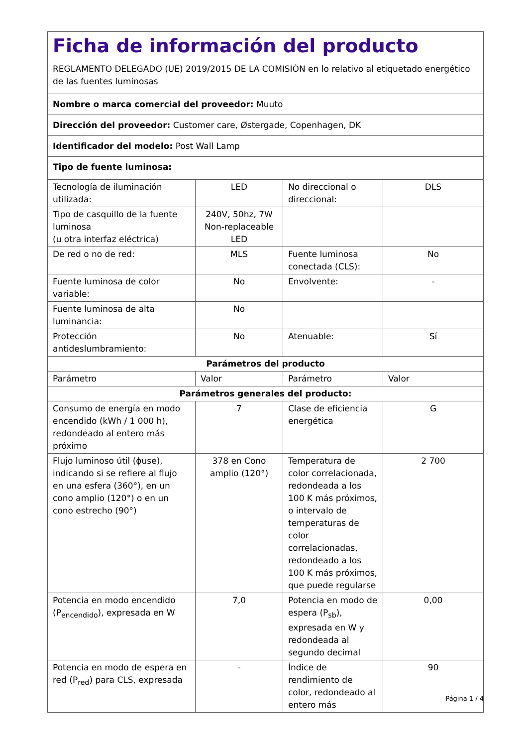| Ficha de información del producto REGLAMENTO DELEGADO (UE) 2019/2015 DE LA COMISIÓN en lo relativo al etiquetado energético de las fuentes luminosas | | | |
| Nombre o marca comercial del proveedor: Muuto | | | |
| Dirección del proveedor: Customer care, Østergade, Copenhagen, DK | | | |
| Identificador del modelo: Post Wall Lamp | | | |
| Tipo de fuente luminosa: | | | |
| Tecnología de iluminación utilizada: | LED | No direccional o direccional: | DLS |
| Tipo de casquillo de la fuente luminosa (u otra interfaz eléctrica) | 240V, 50hz, 7W Non-replaceable LED | | |
| De red o no de red: | MLS | Fuente luminosa conectada (CLS): | No |
| Fuente luminosa de color variable: | No | Envolvente: | - |
| Fuente luminosa de alta luminancia: | No | | |
| Protección antideslumbramiento: | No | Atenuable: | Sí |
| Parámetros del producto | | | |
| Parámetro | Valor | Parámetro | Valor |
| Parámetros generales del producto: | | | |
| Consumo de energía en modo encendido (kWh / 1 000 h), redondeado al entero más próximo | 7 | Clase de eficiencia energética | G |
| Flujo luminoso útil (ϕuse), indicando si se refiere al flujo en una esfera (360°), en un cono amplio (120°) o en un cono estrecho (90°) | 378 en Cono amplio (120°) | Temperatura de color correlacionada, redondeada a los 100 K más próximos, o intervalo de temperaturas de color correlacionadas, redondeado a los 100 K más próximos, que puede regularse | 2 700 |
| Potencia en modo encendido (P<sub>encendido</sub>), expresada en W | 7,0 | Potencia en modo de espera (P<sub>sb</sub>), expresada en W y redondeada al segundo decimal | 0,00 |
| Potencia en modo de espera en red (P<sub>red</sub>) para CLS, expresada | - | Índice de rendimiento de color, redondeado al entero más | 90 |
Página 1 / 4